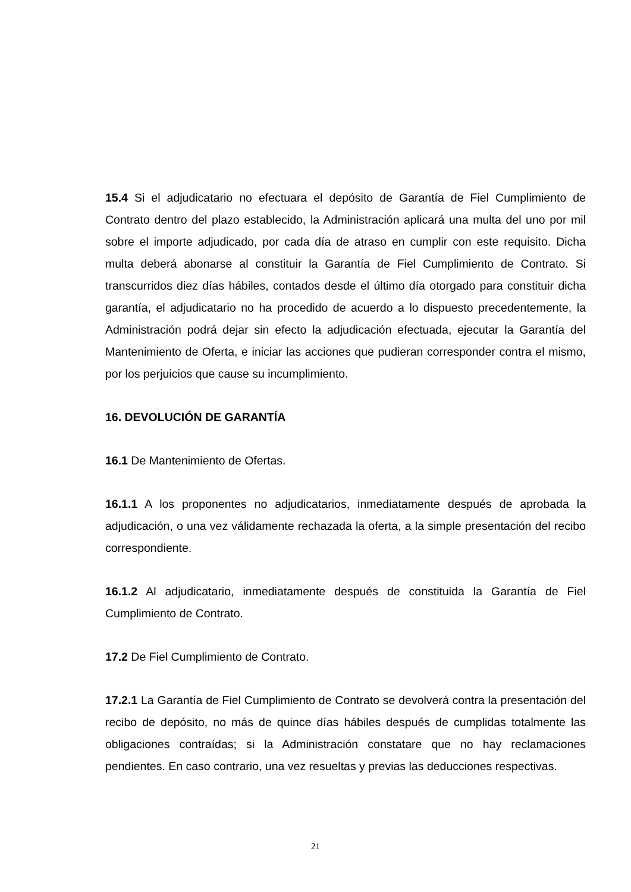15.4 Si el adjudicatario no efectuara el depósito de Garantía de Fiel Cumplimiento de Contrato dentro del plazo establecido, la Administración aplicará una multa del uno por mil sobre el importe adjudicado, por cada día de atraso en cumplir con este requisito. Dicha multa deberá abonarse al constituir la Garantía de Fiel Cumplimiento de Contrato. Si transcurridos diez días hábiles, contados desde el último día otorgado para constituir dicha garantía, el adjudicatario no ha procedido de acuerdo a lo dispuesto precedentemente, la Administración podrá dejar sin efecto la adjudicación efectuada, ejecutar la Garantía del Mantenimiento de Oferta, e iniciar las acciones que pudieran corresponder contra el mismo, por los perjuicios que cause su incumplimiento.
16. DEVOLUCIÓN DE GARANTÍA
16.1 De Mantenimiento de Ofertas.
16.1.1 A los proponentes no adjudicatarios, inmediatamente después de aprobada la adjudicación, o una vez válidamente rechazada la oferta, a la simple presentación del recibo correspondiente.
16.1.2 Al adjudicatario, inmediatamente después de constituida la Garantía de Fiel Cumplimiento de Contrato.
17.2 De Fiel Cumplimiento de Contrato.
17.2.1 La Garantía de Fiel Cumplimiento de Contrato se devolverá contra la presentación del recibo de depósito, no más de quince días hábiles después de cumplidas totalmente las obligaciones contraídas; si la Administración constatare que no hay reclamaciones pendientes. En caso contrario, una vez resueltas y previas las deducciones respectivas.
21